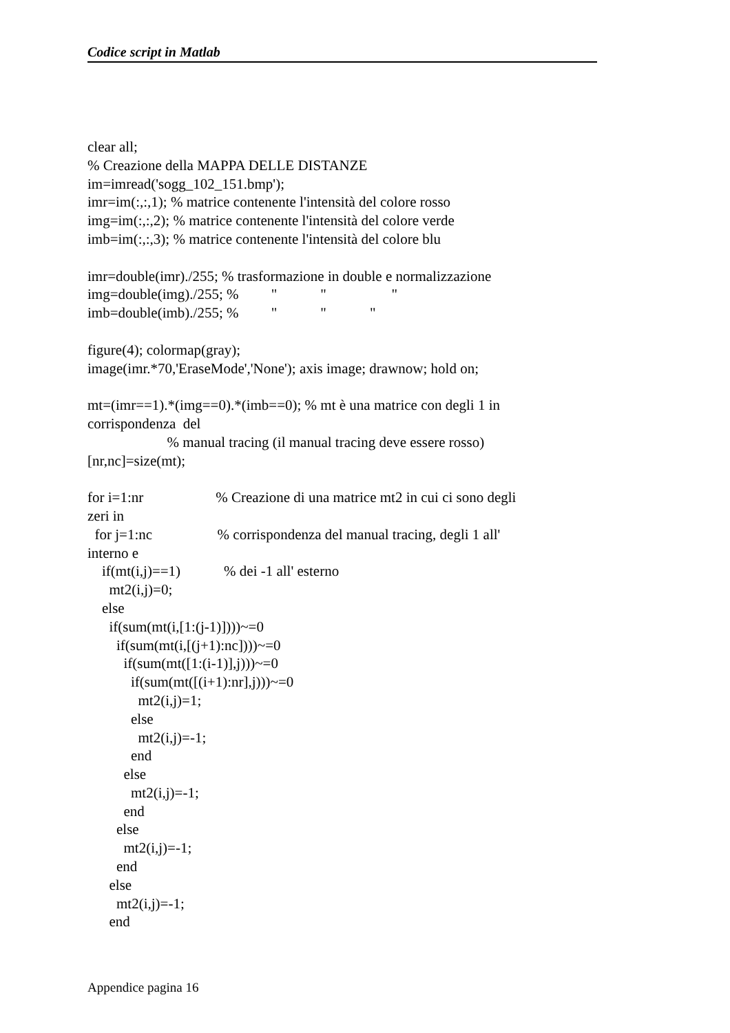Codice script in Matlab
clear all; % Creazione della MAPPA DELLE DISTANZE im=imread('sogg_102_151.bmp'); imr=im(:,:,1); % matrice contenente l'intensità del colore rosso img=im(:,:,2); % matrice contenente l'intensità del colore verde imb=im(:,:,3); % matrice contenente l'intensità del colore blu imr=double(imr)./255; % trasformazione in double e normalizzazione img=double(img)./255; % " " " imb=double(imb)./255; % " " " figure(4); colormap(gray); image(imr.*70,'EraseMode','None'); axis image; drawnow; hold on; mt=(imr==1).*(img==0).*(imb==0); % mt è una matrice con degli 1 in corrispondenza del % manual tracing (il manual tracing deve essere rosso) [nr,nc]=size(mt); for i=1:nr % Creazione di una matrice mt2 in cui ci sono degli zeri in for j=1:nc % corrispondenza del manual tracing, degli 1 all' interno e if(mt(i,j)==1) % dei -1 all' esterno mt2(i,j)=0; else if(sum(mt(i,[1:(j-1)])))~=0 if(sum(mt(i,[(j+1):nc])))~=0 if(sum(mt([1:(i-1)],j)))~=0 if(sum(mt([(i+1):nr],j)))~=0 mt2(i,j)=1; else mt2(i,j)=-1; end else mt2(i,j)=-1; end else mt2(i,j)=-1; end else mt2(i,j)=-1; end
Appendice pagina 16